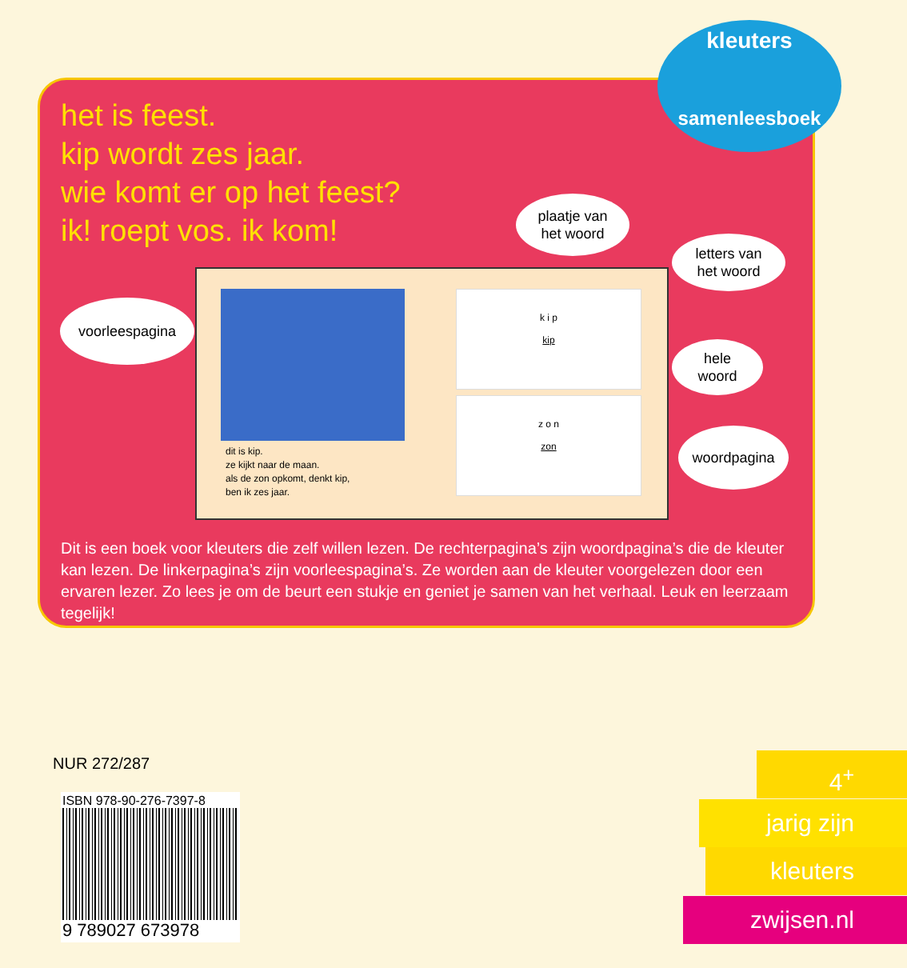het is feest.
kip wordt zes jaar.
wie komt er op het feest?
ik! roept vos. ik kom!
dit is kip.
ze kijkt naar de maan.
als de zon opkomt, denkt kip,
ben ik zes jaar.
k i p
kip
z o n
zon
Dit is een boek voor kleuters die zelf willen lezen. De rechterpagina’s zijn woordpagina’s die de kleuter kan lezen. De linkerpagina’s zijn voorleespagina’s. Ze worden aan de kleuter voorgelezen door een ervaren lezer. Zo lees je om de beurt een stukje en geniet je samen van het verhaal. Leuk en leerzaam tegelijk!
voorleespagina
plaatje van
het woord
letters van
het woord
hele
woord
woordpagina
kleuters
samenleesboek
NUR 272/287
ISBN 978-90-276-7397-8
9 789027 673978
4<sup>+</sup>
jarig zijn
kleuters
zwijsen.nl